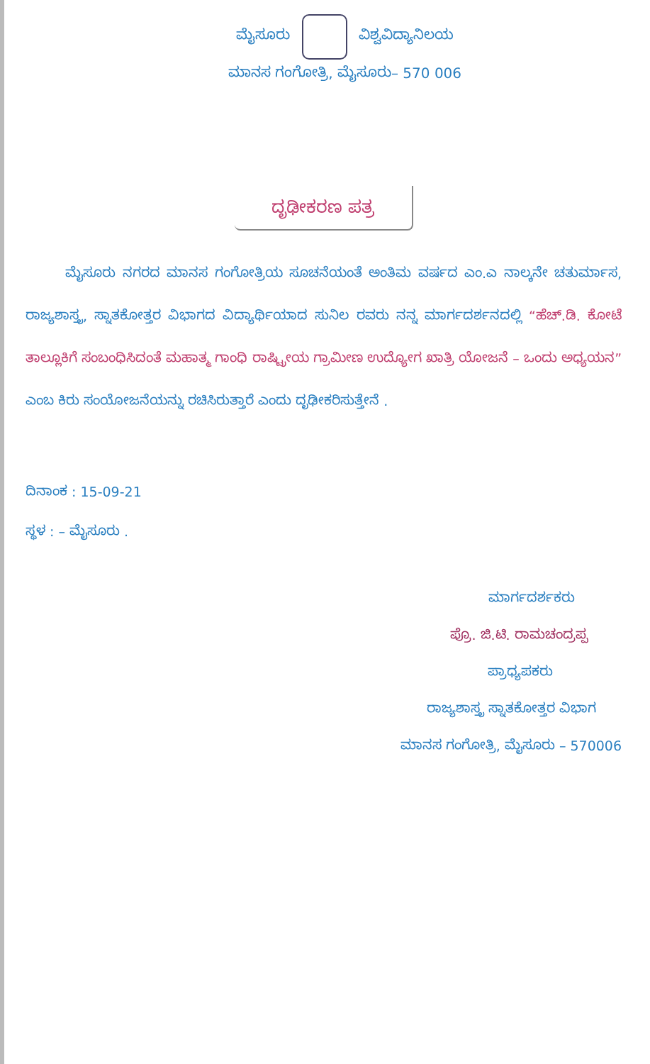ಮೈಸೂರು ವಿಶ್ವವಿದ್ಯಾನಿಲಯ
ಮಾನಸ ಗಂಗೋತ್ರಿ, ಮೈಸೂರು– 570 006
ದೃಢೀಕರಣ ಪತ್ರ
ಮೈಸೂರು ನಗರದ ಮಾನಸ ಗಂಗೋತ್ರಿಯ ಸೂಚನೆಯಂತೆ ಅಂತಿಮ ವರ್ಷದ ಎಂ.ಎ ನಾಲ್ಕನೇ ಚತುರ್ಮಾಸ, ರಾಜ್ಯಶಾಸ್ತ್ರ, ಸ್ನಾತಕೋತ್ತರ ವಿಭಾಗದ ವಿದ್ಯಾರ್ಥಿಯಾದ ಸುನಿಲ ರವರು ನನ್ನ ಮಾರ್ಗದರ್ಶನದಲ್ಲಿ “ಹೆಚ್.ಡಿ. ಕೋಟೆ ತಾಲ್ಲೂಕಿಗೆ ಸಂಬಂಧಿಸಿದಂತೆ ಮಹಾತ್ಮ ಗಾಂಧಿ ರಾಷ್ಟ್ರೀಯ ಗ್ರಾಮೀಣ ಉದ್ಯೋಗ ಖಾತ್ರಿ ಯೋಜನೆ – ಒಂದು ಅಧ್ಯಯನ” ಎಂಬ ಕಿರು ಸಂಯೋಜನೆಯನ್ನು ರಚಿಸಿರುತ್ತಾರೆ ಎಂದು ದೃಢೀಕರಿಸುತ್ತೇನೆ .
ದಿನಾಂಕ : 15-09-21
ಸ್ಥಳ : – ಮೈಸೂರು .
ಮಾರ್ಗದರ್ಶಕರು
ಪ್ರೊ. ಜಿ.ಟಿ. ರಾಮಚಂದ್ರಪ್ಪ
ಪ್ರಾಧ್ಯಪಕರು
ರಾಜ್ಯಶಾಸ್ತ್ರ ಸ್ನಾತಕೋತ್ತರ ವಿಭಾಗ
ಮಾನಸ ಗಂಗೋತ್ರಿ, ಮೈಸೂರು – 570006